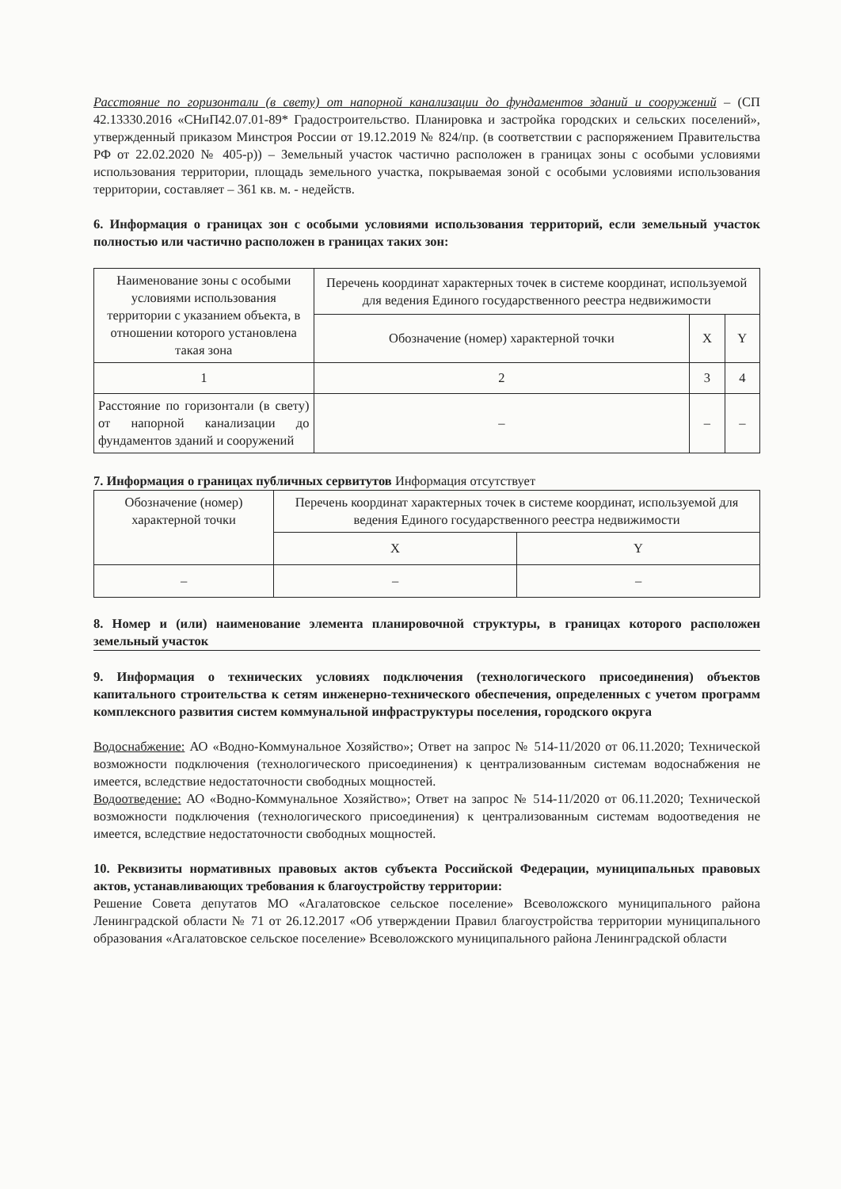Расстояние по горизонтали (в свету) от напорной канализации до фундаментов зданий и сооружений – (СП 42.13330.2016 «СНиП42.07.01-89* Градостроительство. Планировка и застройка городских и сельских поселений», утвержденный приказом Минстроя России от 19.12.2019 № 824/пр. (в соответствии с распоряжением Правительства РФ от 22.02.2020 № 405-р)) – Земельный участок частично расположен в границах зоны с особыми условиями использования территории, площадь земельного участка, покрываемая зоной с особыми условиями использования территории, составляет – 361 кв. м. - недейств.
6. Информация о границах зон с особыми условиями использования территорий, если земельный участок полностью или частично расположен в границах таких зон:
| Наименование зоны с особыми условиями использования территории с указанием объекта, в отношении которого установлена такая зона | Перечень координат характерных точек в системе координат, используемой для ведения Единого государственного реестра недвижимости | | |
| | Обозначение (номер) характерной точки | X | Y |
| 1 | 2 | 3 | 4 |
| Расстояние по горизонтали (в свету) от напорной канализации до фундаментов зданий и сооружений | – | – | – |
7. Информация о границах публичных сервитутов Информация отсутствует
| Обозначение (номер) характерной точки | Перечень координат характерных точек в системе координат, используемой для ведения Единого государственного реестра недвижимости | |
| | X | Y |
| – | – | – |
8. Номер и (или) наименование элемента планировочной структуры, в границах которого расположен земельный участок
9. Информация о технических условиях подключения (технологического присоединения) объектов капитального строительства к сетям инженерно-технического обеспечения, определенных с учетом программ комплексного развития систем коммунальной инфраструктуры поселения, городского округа
Водоснабжение: АО «Водно-Коммунальное Хозяйство»; Ответ на запрос № 514-11/2020 от 06.11.2020; Технической возможности подключения (технологического присоединения) к централизованным системам водоснабжения не имеется, вследствие недостаточности свободных мощностей.
Водоотведение: АО «Водно-Коммунальное Хозяйство»; Ответ на запрос № 514-11/2020 от 06.11.2020; Технической возможности подключения (технологического присоединения) к централизованным системам водоотведения не имеется, вследствие недостаточности свободных мощностей.
10. Реквизиты нормативных правовых актов субъекта Российской Федерации, муниципальных правовых актов, устанавливающих требования к благоустройству территории:
Решение Совета депутатов МО «Агалатовское сельское поселение» Всеволожского муниципального района Ленинградской области № 71 от 26.12.2017 «Об утверждении Правил благоустройства территории муниципального образования «Агалатовское сельское поселение» Всеволожского муниципального района Ленинградской области